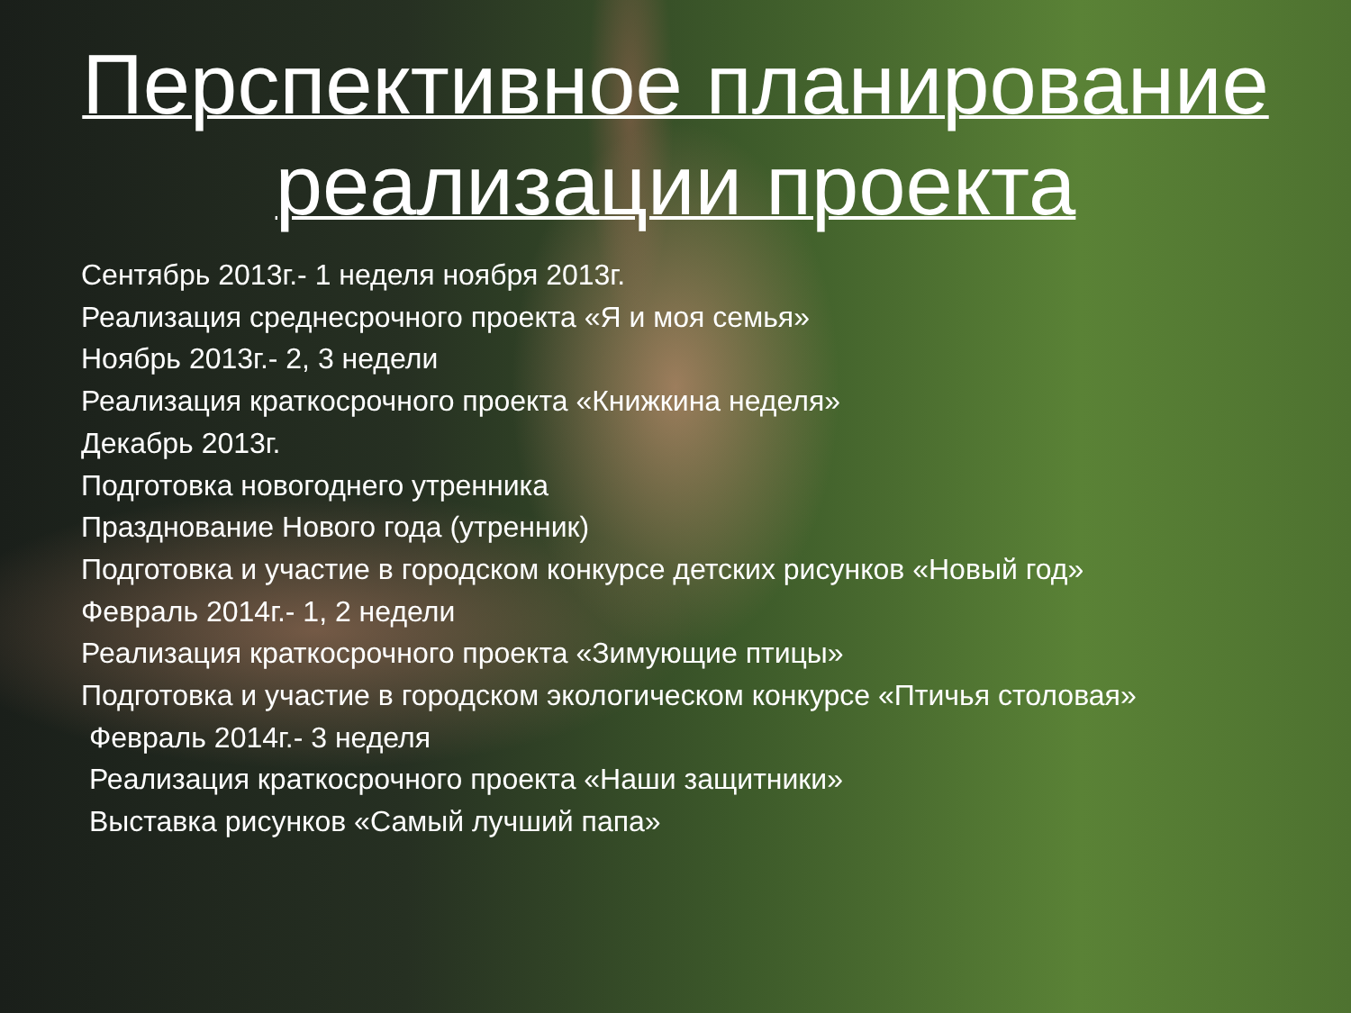Перспективное планирование
реализации проекта
Сентябрь 2013г.- 1 неделя ноября 2013г.
Реализация среднесрочного проекта «Я и моя семья»
Ноябрь 2013г.- 2, 3 недели
Реализация краткосрочного проекта «Книжкина неделя»
Декабрь 2013г.
Подготовка новогоднего утренника
Празднование Нового года (утренник)
Подготовка и участие в городском конкурсе детских рисунков «Новый год»
Февраль 2014г.- 1, 2 недели
Реализация краткосрочного проекта «Зимующие птицы»
Подготовка и участие в городском экологическом конкурсе «Птичья столовая»
Февраль 2014г.- 3 неделя
Реализация краткосрочного проекта «Наши защитники»
Выставка рисунков «Самый лучший папа»